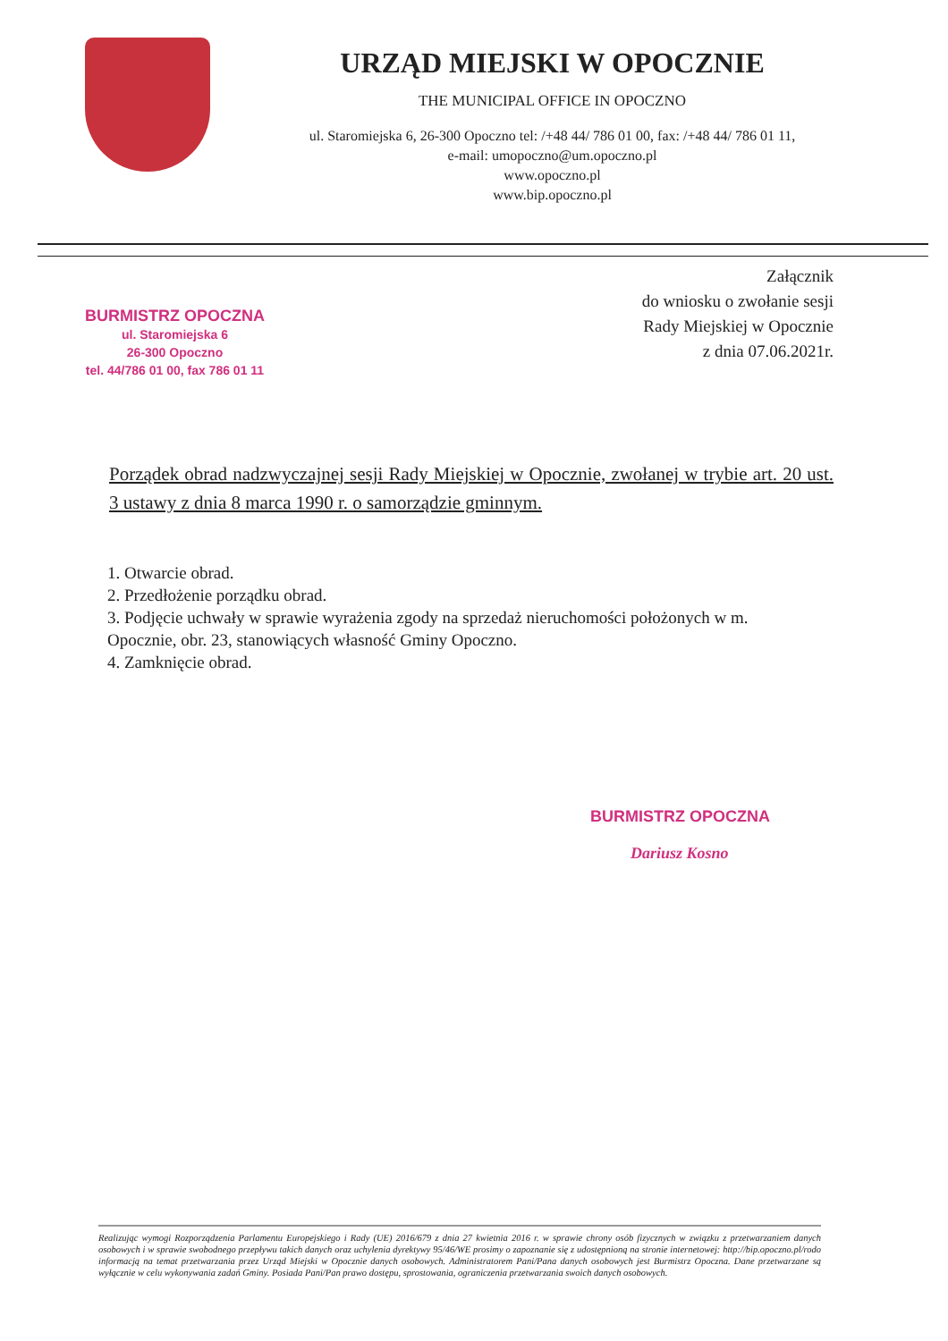URZĄD MIEJSKI W OPOCZNIE
THE MUNICIPAL OFFICE IN OPOCZNO
ul. Staromiejska 6, 26-300 Opoczno tel: /+48 44/ 786 01 00, fax: /+48 44/ 786 01 11,
e-mail: umopoczno@um.opoczno.pl
www.opoczno.pl
www.bip.opoczno.pl
BURMISTRZ OPOCZNA
ul. Staromiejska 6
26-300 Opoczno
tel. 44/786 01 00, fax 786 01 11
Załącznik
do wniosku o zwołanie sesji
Rady Miejskiej w Opocznie
z dnia 07.06.2021r.
Porządek obrad nadzwyczajnej sesji Rady Miejskiej w Opocznie, zwołanej w trybie art. 20 ust. 3 ustawy z dnia 8 marca 1990 r. o samorządzie gminnym.
1. Otwarcie obrad.
2. Przedłożenie porządku obrad.
3. Podjęcie uchwały w sprawie wyrażenia zgody na sprzedaż nieruchomości położonych w m. Opocznie, obr. 23, stanowiących własność Gminy Opoczno.
4. Zamknięcie obrad.
BURMISTRZ OPOCZNA
Dariusz Kosno
Realizując wymogi Rozporządzenia Parlamentu Europejskiego i Rady (UE) 2016/679 z dnia 27 kwietnia 2016 r. w sprawie chrony osób fizycznych w związku z przetwarzaniem danych osobowych i w sprawie swobodnego przepływu takich danych oraz uchylenia dyrektywy 95/46/WE prosimy o zapoznanie się z udostępnioną na stronie internetowej: http://bip.opoczno.pl/rodo informacją na temat przetwarzania przez Urząd Miejski w Opocznie danych osobowych. Administratorem Pani/Pana danych osobowych jest Burmistrz Opoczna. Dane przetwarzane są wyłącznie w celu wykonywania zadań Gminy. Posiada Pani/Pan prawo dostępu, sprostowania, ograniczenia przetwarzania swoich danych osobowych.